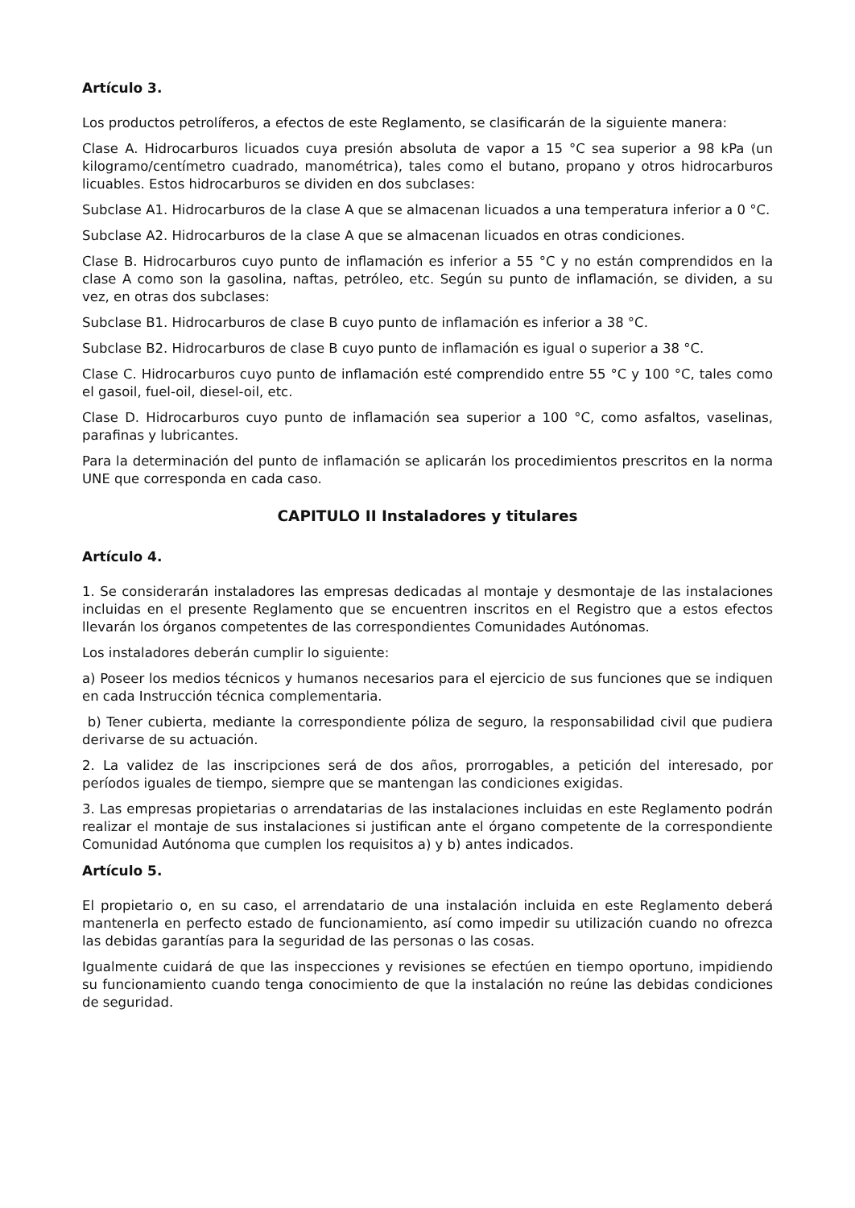Artículo 3.
Los productos petrolíferos, a efectos de este Reglamento, se clasificarán de la siguiente manera:
Clase A. Hidrocarburos licuados cuya presión absoluta de vapor a 15 °C sea superior a 98 kPa (un kilogramo/centímetro cuadrado, manométrica), tales como el butano, propano y otros hidrocarburos licuables. Estos hidrocarburos se dividen en dos subclases:
Subclase A1. Hidrocarburos de la clase A que se almacenan licuados a una temperatura inferior a 0 °C.
Subclase A2. Hidrocarburos de la clase A que se almacenan licuados en otras condiciones.
Clase B. Hidrocarburos cuyo punto de inflamación es inferior a 55 °C y no están comprendidos en la clase A como son la gasolina, naftas, petróleo, etc. Según su punto de inflamación, se dividen, a su vez, en otras dos subclases:
Subclase B1. Hidrocarburos de clase B cuyo punto de inflamación es inferior a 38 °C.
Subclase B2. Hidrocarburos de clase B cuyo punto de inflamación es igual o superior a 38 °C.
Clase C. Hidrocarburos cuyo punto de inflamación esté comprendido entre 55 °C y 100 °C, tales como el gasoil, fuel-oil, diesel-oil, etc.
Clase D. Hidrocarburos cuyo punto de inflamación sea superior a 100 °C, como asfaltos, vaselinas, parafinas y lubricantes.
Para la determinación del punto de inflamación se aplicarán los procedimientos prescritos en la norma UNE que corresponda en cada caso.
CAPITULO II Instaladores y titulares
Artículo 4.
1. Se considerarán instaladores las empresas dedicadas al montaje y desmontaje de las instalaciones incluidas en el presente Reglamento que se encuentren inscritos en el Registro que a estos efectos llevarán los órganos competentes de las correspondientes Comunidades Autónomas.
Los instaladores deberán cumplir lo siguiente:
a) Poseer los medios técnicos y humanos necesarios para el ejercicio de sus funciones que se indiquen en cada Instrucción técnica complementaria.
b) Tener cubierta, mediante la correspondiente póliza de seguro, la responsabilidad civil que pudiera derivarse de su actuación.
2. La validez de las inscripciones será de dos años, prorrogables, a petición del interesado, por períodos iguales de tiempo, siempre que se mantengan las condiciones exigidas.
3. Las empresas propietarias o arrendatarias de las instalaciones incluidas en este Reglamento podrán realizar el montaje de sus instalaciones si justifican ante el órgano competente de la correspondiente Comunidad Autónoma que cumplen los requisitos a) y b) antes indicados.
Artículo 5.
El propietario o, en su caso, el arrendatario de una instalación incluida en este Reglamento deberá mantenerla en perfecto estado de funcionamiento, así como impedir su utilización cuando no ofrezca las debidas garantías para la seguridad de las personas o las cosas.
Igualmente cuidará de que las inspecciones y revisiones se efectúen en tiempo oportuno, impidiendo su funcionamiento cuando tenga conocimiento de que la instalación no reúne las debidas condiciones de seguridad.